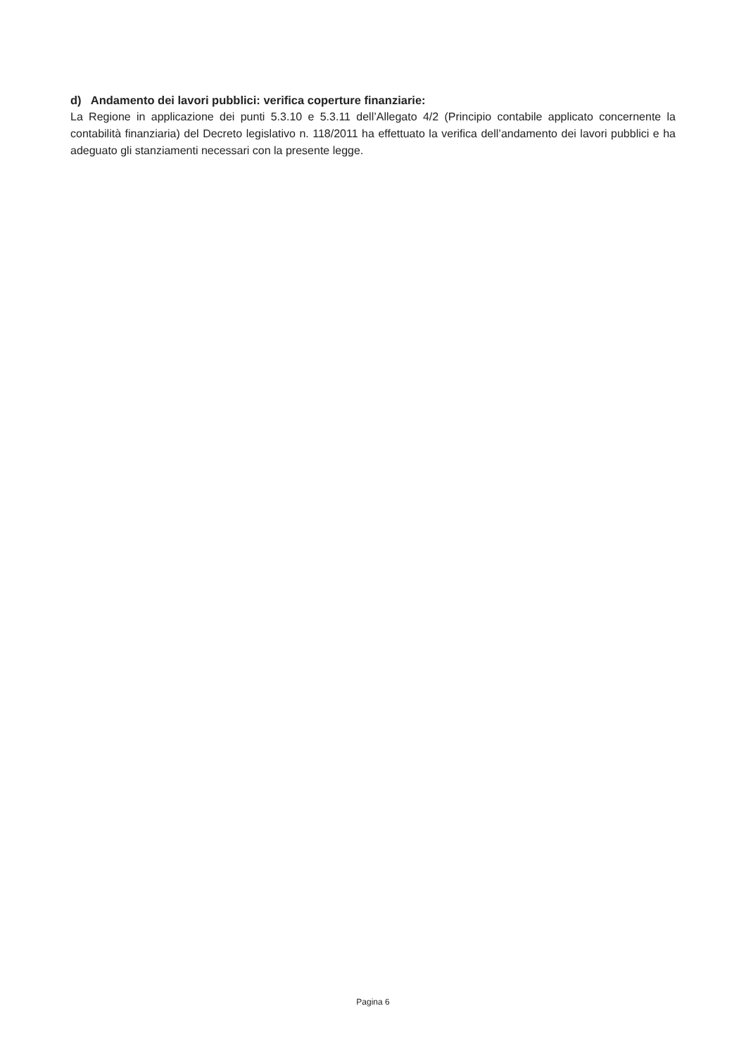d) Andamento dei lavori pubblici: verifica coperture finanziarie:
La Regione in applicazione dei punti 5.3.10 e 5.3.11 dell’Allegato 4/2 (Principio contabile applicato concernente la contabilità finanziaria) del Decreto legislativo n. 118/2011 ha effettuato la verifica dell’andamento dei lavori pubblici e ha adeguato gli stanziamenti necessari con la presente legge.
Pagina 6